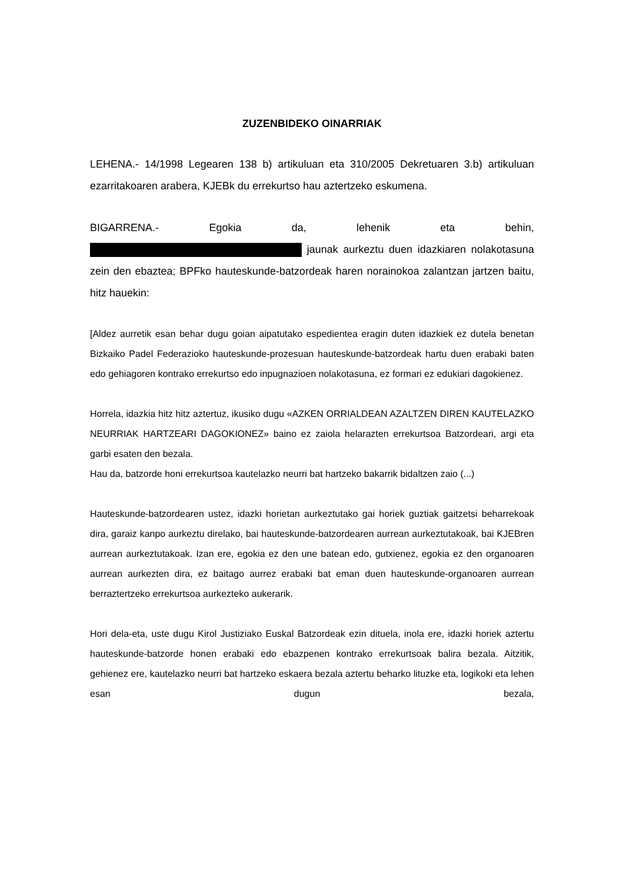ZUZENBIDEKO OINARRIAK
LEHENA.- 14/1998 Legearen 138 b) artikuluan eta 310/2005 Dekretuaren 3.b) artikuluan ezarritakoaren arabera, KJEBk du errekurtso hau aztertzeko eskumena.
BIGARRENA.- Egokia da, lehenik eta behin,
jaunak aurkeztu duen idazkiaren nolakotasuna zein den ebaztea; BPFko hauteskunde-batzordeak haren norainokoa zalantzan jartzen baitu, hitz hauekin:
[Aldez aurretik esan behar dugu goian aipatutako espedientea eragin duten idazkiek ez dutela benetan Bizkaiko Padel Federazioko hauteskunde-prozesuan hauteskunde-batzordeak hartu duen erabaki baten edo gehiagoren kontrako errekurtso edo inpugnazioen nolakotasuna, ez formari ez edukiari dagokienez.
Horrela, idazkia hitz hitz aztertuz, ikusiko dugu «AZKEN ORRIALDEAN AZALTZEN DIREN KAUTELAZKO NEURRIAK HARTZEARI DAGOKIONEZ» baino ez zaiola helarazten errekurtsoa Batzordeari, argi eta garbi esaten den bezala.
Hau da, batzorde honi errekurtsoa kautelazko neurri bat hartzeko bakarrik bidaltzen zaio (...)
Hauteskunde-batzordearen ustez, idazki horietan aurkeztutako gai horiek guztiak gaitzetsi beharrekoak dira, garaiz kanpo aurkeztu direlako, bai hauteskunde-batzordearen aurrean aurkeztutakoak, bai KJEBren aurrean aurkeztutakoak. Izan ere, egokia ez den une batean edo, gutxienez, egokia ez den organoaren aurrean aurkezten dira, ez baitago aurrez erabaki bat eman duen hauteskunde-organoaren aurrean berraztertzeko errekurtsoa aurkezteko aukerarik.
Hori dela-eta, uste dugu Kirol Justiziako Euskal Batzordeak ezin dituela, inola ere, idazki horiek aztertu hauteskunde-batzorde honen erabaki edo ebazpenen kontrako errekurtsoak balira bezala. Aitzitik, gehienez ere, kautelazko neurri bat hartzeko eskaera bezala aztertu beharko lituzke eta, logikoki eta lehen esan dugun bezala,